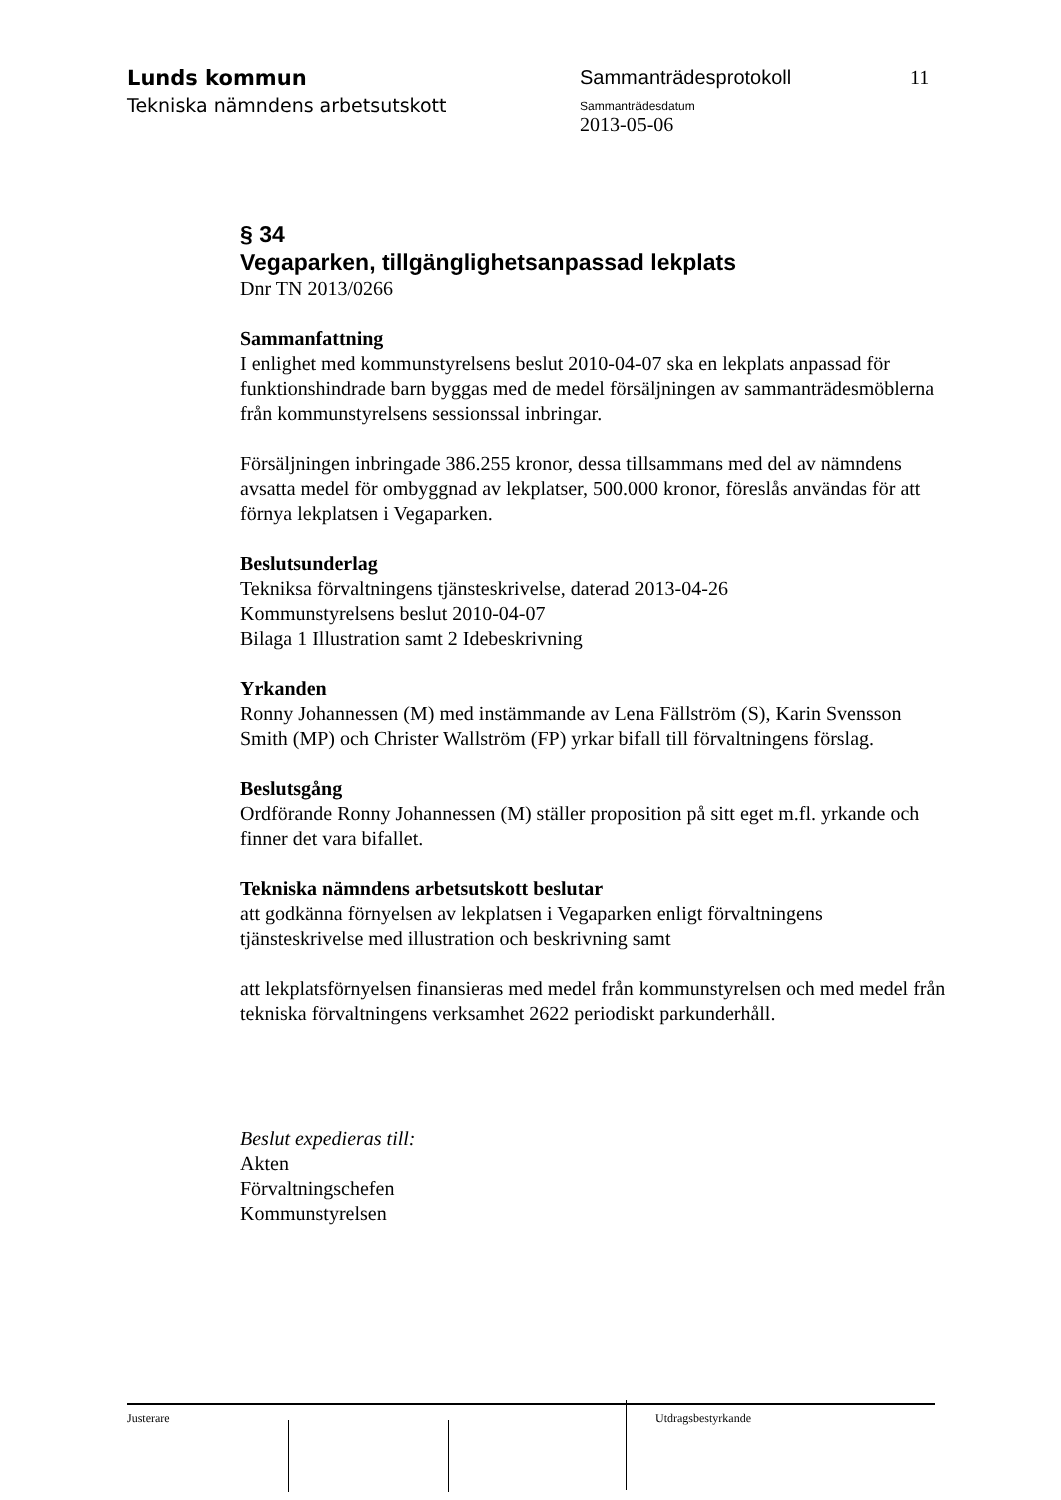Lunds kommun
Tekniska nämndens arbetsutskott
Sammanträdesprotokoll
Sammanträdesdatum
2013-05-06
11
§ 34
Vegaparken, tillgänglighetsanpassad lekplats
Dnr TN 2013/0266
Sammanfattning
I enlighet med kommunstyrelsens beslut 2010-04-07 ska en lekplats anpassad för funktionshindrade barn byggas med de medel försäljningen av sammanträdesmöblerna från kommunstyrelsens sessionssal inbringar.
Försäljningen inbringade 386.255 kronor, dessa tillsammans med del av nämndens avsatta medel för ombyggnad av lekplatser, 500.000 kronor, föreslås användas för att förnya lekplatsen i Vegaparken.
Beslutsunderlag
Tekniksa förvaltningens tjänsteskrivelse, daterad 2013-04-26
Kommunstyrelsens beslut 2010-04-07
Bilaga 1 Illustration samt 2 Idebeskrivning
Yrkanden
Ronny Johannessen (M) med instämmande av Lena Fällström (S), Karin Svensson Smith (MP) och Christer Wallström (FP) yrkar bifall till förvaltningens förslag.
Beslutsgång
Ordförande Ronny Johannessen (M) ställer proposition på sitt eget m.fl. yrkande och finner det vara bifallet.
Tekniska nämndens arbetsutskott beslutar
att godkänna förnyelsen av lekplatsen i Vegaparken enligt förvaltningens tjänsteskrivelse med illustration och beskrivning samt
att lekplatsförnyelsen finansieras med medel från kommunstyrelsen och med medel från tekniska förvaltningens verksamhet 2622 periodiskt parkunderhåll.
Beslut expedieras till:
Akten
Förvaltningschefen
Kommunstyrelsen
Justerare Utdragsbestyrkande